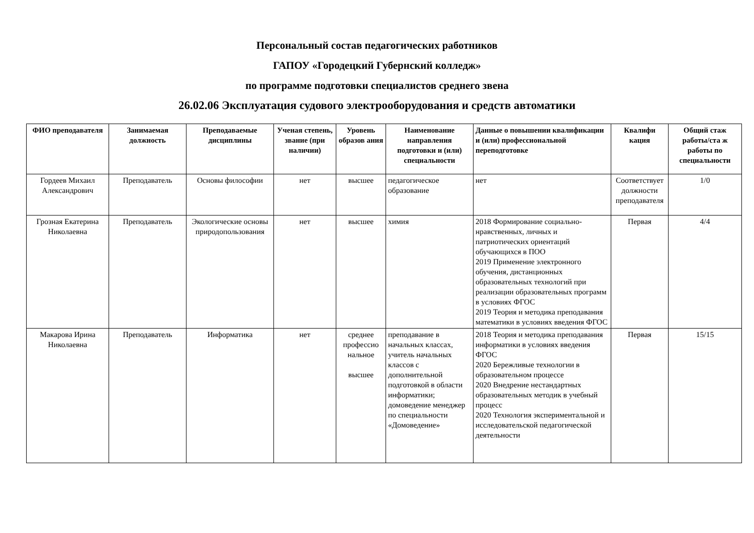Персональный состав педагогических работников
ГАПОУ «Городецкий Губернский колледж»
по программе подготовки специалистов среднего звена
26.02.06 Эксплуатация судового электрооборудования и средств автоматики
| ФИО преподавателя | Занимаемая должность | Преподаваемые дисциплины | Ученая степень, звание (при наличии) | Уровень образов ания | Наименование направления подготовки и (или) специальности | Данные о повышении квалификации и (или) профессиональной переподготовке | Квалифи кация | Общий стаж работы/ста ж работы по специальности |
| --- | --- | --- | --- | --- | --- | --- | --- | --- |
| Гордеев Михаил Александрович | Преподаватель | Основы философии | нет | высшее | педагогическое образование | нет | Соответствует должности преподавателя | 1/0 |
| Грозная Екатерина Николаевна | Преподаватель | Экологические основы природопользования | нет | высшее | химия | 2018 Формирование социально-нравственных, личных и патриотических ориентаций обучающихся в ПОО 2019 Применение электронного обучения, дистанционных образовательных технологий при реализации образовательных программ в условиях ФГОС 2019 Теория и методика преподавания математики в условиях введения ФГОС | Первая | 4/4 |
| Макарова Ирина Николаевна | Преподаватель | Информатика | нет | среднее профессио нальное высшее | преподавание в начальных классах, учитель начальных классов с дополнительной подготовкой в области информатики; домоведение менеджер по специальности «Домоведение» | 2018 Теория и методика преподавания информатики в условиях введения ФГОС 2020 Бережливые технологии в образовательном процессе 2020 Внедрение нестандартных образовательных методик в учебный процесс 2020 Технология экспериментальной и исследовательской педагогической деятельности | Первая | 15/15 |